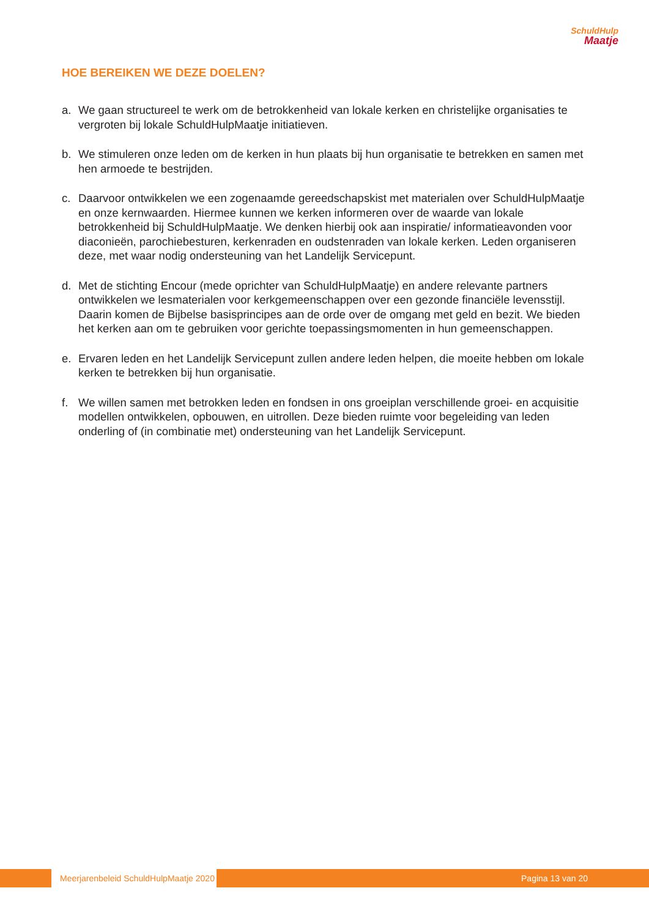SchuldHulp
Maatje
HOE BEREIKEN WE DEZE DOELEN?
a. We gaan structureel te werk om de betrokkenheid van lokale kerken en christelijke organisaties te vergroten bij lokale SchuldHulpMaatje initiatieven.
b. We stimuleren onze leden om de kerken in hun plaats bij hun organisatie te betrekken en samen met hen armoede te bestrijden.
c. Daarvoor ontwikkelen we een zogenaamde gereedschapskist met materialen over SchuldHulpMaatje en onze kernwaarden. Hiermee kunnen we kerken informeren over de waarde van lokale betrokkenheid bij SchuldHulpMaatje. We denken hierbij ook aan inspiratie/ informatieavonden voor diaconieën, parochiebesturen, kerkenraden en oudstenraden van lokale kerken. Leden organiseren deze, met waar nodig ondersteuning van het Landelijk Servicepunt.
d. Met de stichting Encour (mede oprichter van SchuldHulpMaatje) en andere relevante partners ontwikkelen we lesmaterialen voor kerkgemeenschappen over een gezonde financiële levensstijl. Daarin komen de Bijbelse basisprincipes aan de orde over de omgang met geld en bezit. We bieden het kerken aan om te gebruiken voor gerichte toepassingsmomenten in hun gemeenschappen.
e. Ervaren leden en het Landelijk Servicepunt zullen andere leden helpen, die moeite hebben om lokale kerken te betrekken bij hun organisatie.
f. We willen samen met betrokken leden en fondsen in ons groeiplan verschillende groei- en acquisitie modellen ontwikkelen, opbouwen, en uitrollen. Deze bieden ruimte voor begeleiding van leden onderling of (in combinatie met) ondersteuning van het Landelijk Servicepunt.
Meerjarenbeleid SchuldHulpMaatje 2020
Pagina 13 van 20